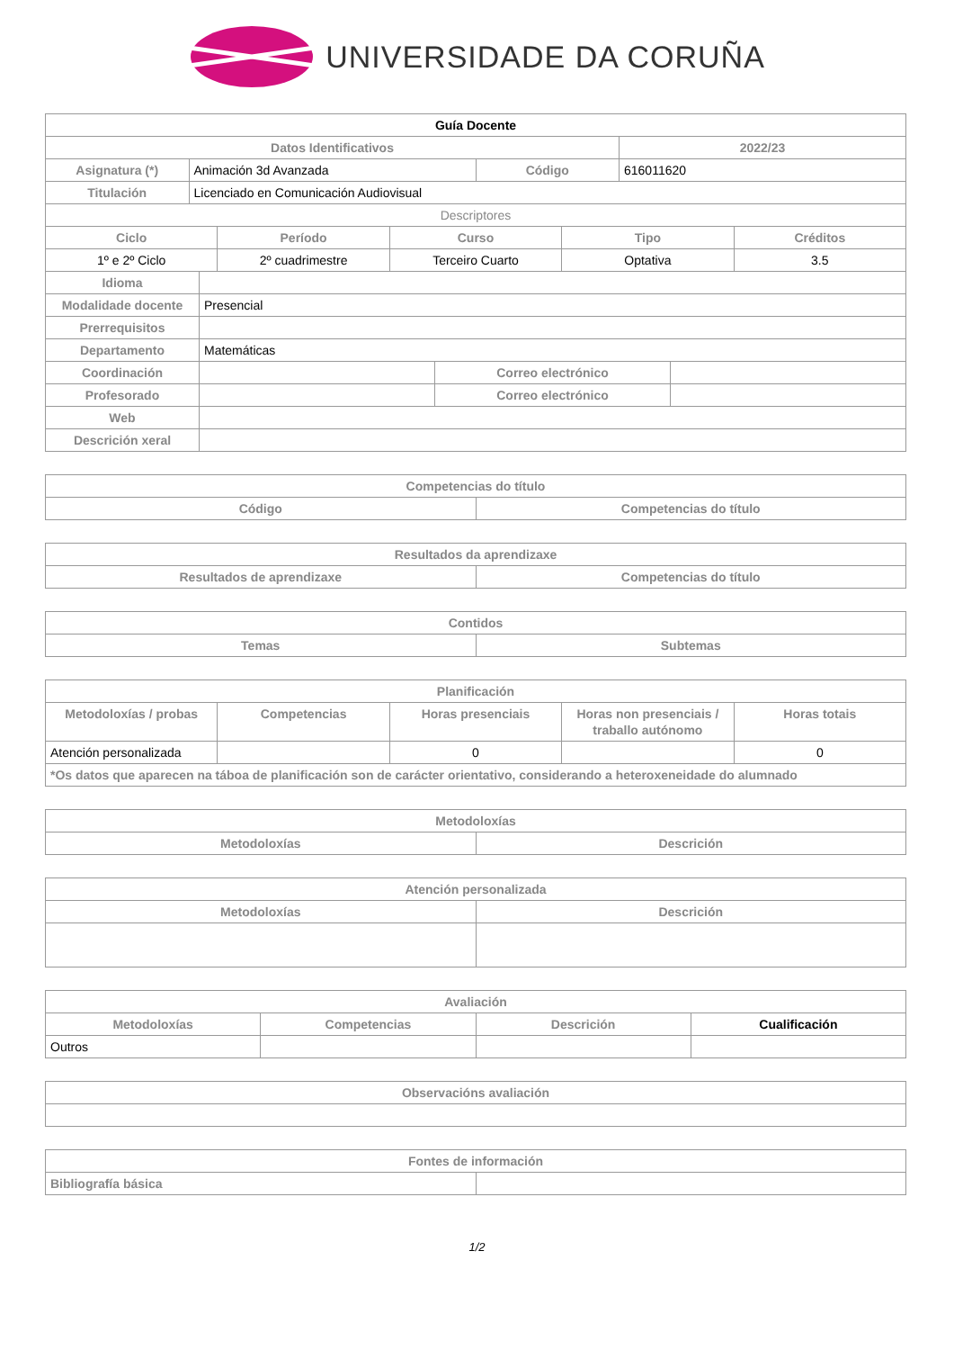UNIVERSIDADE DA CORUÑA
| Guía Docente | | | |
| --- | --- | --- | --- |
| Datos Identificativos | | | 2022/23 |
| Asignatura (*) | Animación 3d Avanzada | Código | 616011620 |
| Titulación | Licenciado en Comunicación Audiovisual | | |
| Descriptores | | | |
| Ciclo | Período | Curso | Tipo | Créditos |
| --- | --- | --- | --- | --- |
| 1º e 2º Ciclo | 2º cuadrimestre | Terceiro Cuarto | Optativa | 3.5 |
| Idioma | | | |
| Modalidade docente | Presencial | | |
| Prerrequisitos | | | |
| Departamento | Matemáticas | | |
| Coordinación | | Correo electrónico | |
| Profesorado | | Correo electrónico | |
| Web | | | |
| Descrición xeral | | | |
| Competencias do título | |
| --- | --- |
| Código | Competencias do título |
| Resultados da aprendizaxe | |
| --- | --- |
| Resultados de aprendizaxe | Competencias do título |
| Contidos | |
| --- | --- |
| Temas | Subtemas |
| Planificación | | | | |
| --- | --- | --- | --- | --- |
| Metodoloxías / probas | Competencias | Horas presenciais | Horas non presenciais / traballo autónomo | Horas totais |
| Atención personalizada | | 0 | | 0 |
| *Os datos que aparecen na táboa de planificación son de carácter orientativo, considerando a heteroxeneidade do alumnado | | | | |
| Metodoloxías | |
| --- | --- |
| Metodoloxías | Descrición |
| Atención personalizada | |
| --- | --- |
| Metodoloxías | Descrición |
| Avaliación | | | |
| --- | --- | --- | --- |
| Metodoloxías | Competencias | Descrición | Cualificación |
| Outros | | | |
| Observacións avaliación |
| --- |
| Fontes de información | |
| --- | --- |
| Bibliografía básica | |
1/2